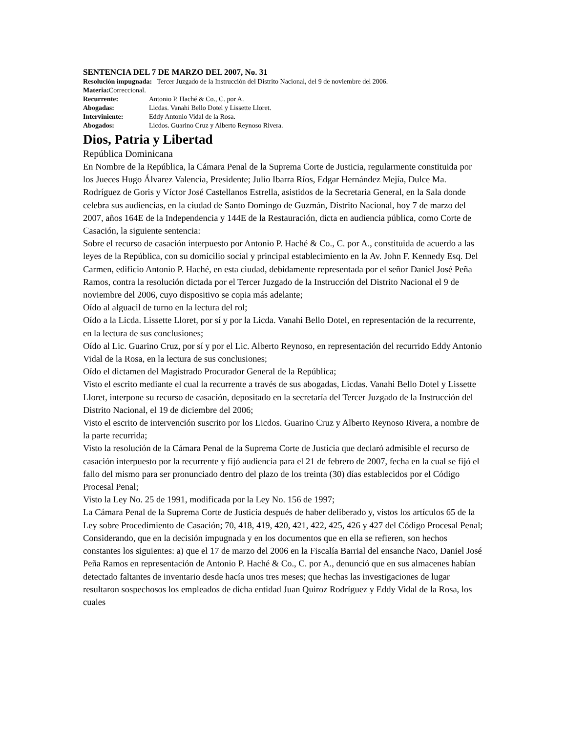SENTENCIA DEL 7 DE MARZO DEL 2007, No. 31
Resolución impugnada: Tercer Juzgado de la Instrucción del Distrito Nacional, del 9 de noviembre del 2006.
Materia: Correccional.
Recurrente: Antonio P. Haché & Co., C. por A.
Abogadas: Licdas. Vanahi Bello Dotel y Lissette Lloret.
Interviniente: Eddy Antonio Vidal de la Rosa.
Abogados: Licdos. Guarino Cruz y Alberto Reynoso Rivera.
Dios, Patria y Libertad
República Dominicana
En Nombre de la República, la Cámara Penal de la Suprema Corte de Justicia, regularmente constituida por los Jueces Hugo Álvarez Valencia, Presidente; Julio Ibarra Ríos, Edgar Hernández Mejía, Dulce Ma. Rodríguez de Goris y Víctor José Castellanos Estrella, asistidos de la Secretaria General, en la Sala donde celebra sus audiencias, en la ciudad de Santo Domingo de Guzmán, Distrito Nacional, hoy 7 de marzo del 2007, años 164E de la Independencia y 144E de la Restauración, dicta en audiencia pública, como Corte de Casación, la siguiente sentencia:
Sobre el recurso de casación interpuesto por Antonio P. Haché & Co., C. por A., constituida de acuerdo a las leyes de la República, con su domicilio social y principal establecimiento en la Av. John F. Kennedy Esq. Del Carmen, edificio Antonio P. Haché, en esta ciudad, debidamente representada por el señor Daniel José Peña Ramos, contra la resolución dictada por el Tercer Juzgado de la Instrucción del Distrito Nacional el 9 de noviembre del 2006, cuyo dispositivo se copia más adelante;
Oído al alguacil de turno en la lectura del rol;
Oído a la Licda. Lissette Lloret, por sí y por la Licda. Vanahi Bello Dotel, en representación de la recurrente, en la lectura de sus conclusiones;
Oído al Lic. Guarino Cruz, por sí y por el Lic. Alberto Reynoso, en representación del recurrido Eddy Antonio Vidal de la Rosa, en la lectura de sus conclusiones;
Oído el dictamen del Magistrado Procurador General de la República;
Visto el escrito mediante el cual la recurrente a través de sus abogadas, Licdas. Vanahi Bello Dotel y Lissette Lloret, interpone su recurso de casación, depositado en la secretaría del Tercer Juzgado de la Instrucción del Distrito Nacional, el 19 de diciembre del 2006;
Visto el escrito de intervención suscrito por los Licdos. Guarino Cruz y Alberto Reynoso Rivera, a nombre de la parte recurrida;
Visto la resolución de la Cámara Penal de la Suprema Corte de Justicia que declaró admisible el recurso de casación interpuesto por la recurrente y fijó audiencia para el 21 de febrero de 2007, fecha en la cual se fijó el fallo del mismo para ser pronunciado dentro del plazo de los treinta (30) días establecidos por el Código Procesal Penal;
Visto la Ley No. 25 de 1991, modificada por la Ley No. 156 de 1997;
La Cámara Penal de la Suprema Corte de Justicia después de haber deliberado y, vistos los artículos 65 de la Ley sobre Procedimiento de Casación; 70, 418, 419, 420, 421, 422, 425, 426 y 427 del Código Procesal Penal;
Considerando, que en la decisión impugnada y en los documentos que en ella se refieren, son hechos constantes los siguientes: a) que el 17 de marzo del 2006 en la Fiscalía Barrial del ensanche Naco, Daniel José Peña Ramos en representación de Antonio P. Haché & Co., C. por A., denunció que en sus almacenes habían detectado faltantes de inventario desde hacía unos tres meses; que hechas las investigaciones de lugar resultaron sospechosos los empleados de dicha entidad Juan Quiroz Rodríguez y Eddy Vidal de la Rosa, los cuales